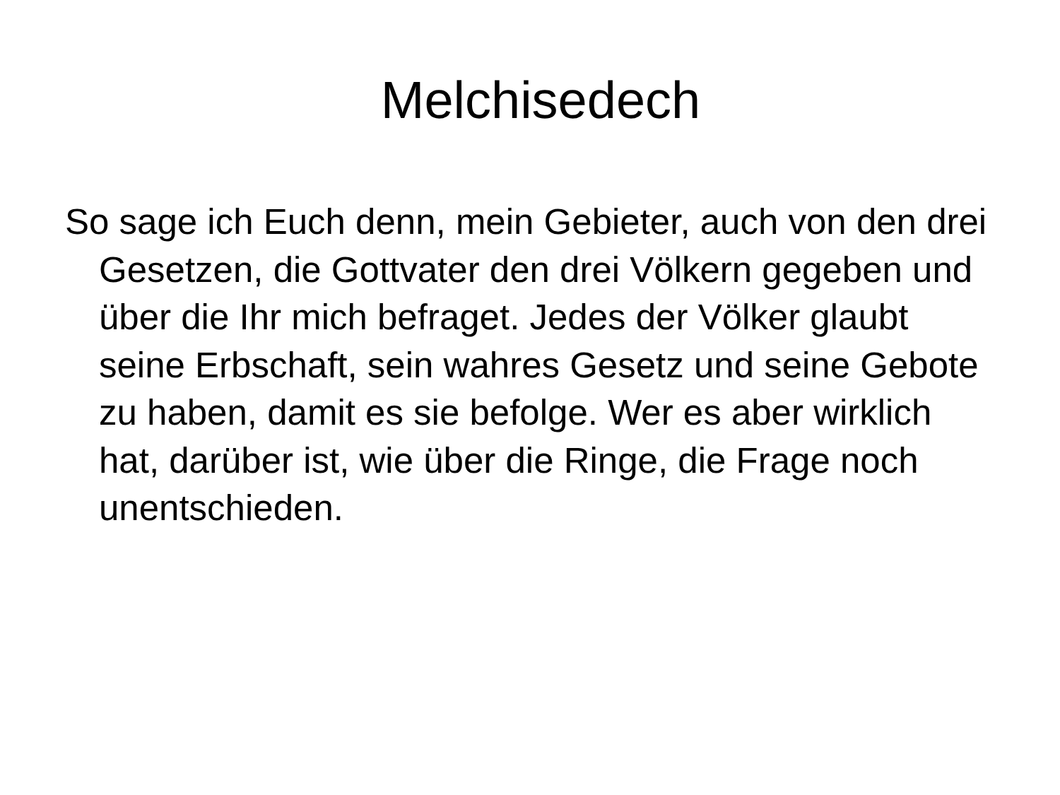Melchisedech
So sage ich Euch denn, mein Gebieter, auch von den drei Gesetzen, die Gottvater den drei Völkern gegeben und über die Ihr mich befraget. Jedes der Völker glaubt seine Erbschaft, sein wahres Gesetz und seine Gebote zu haben, damit es sie befolge. Wer es aber wirklich hat, darüber ist, wie über die Ringe, die Frage noch unentschieden.